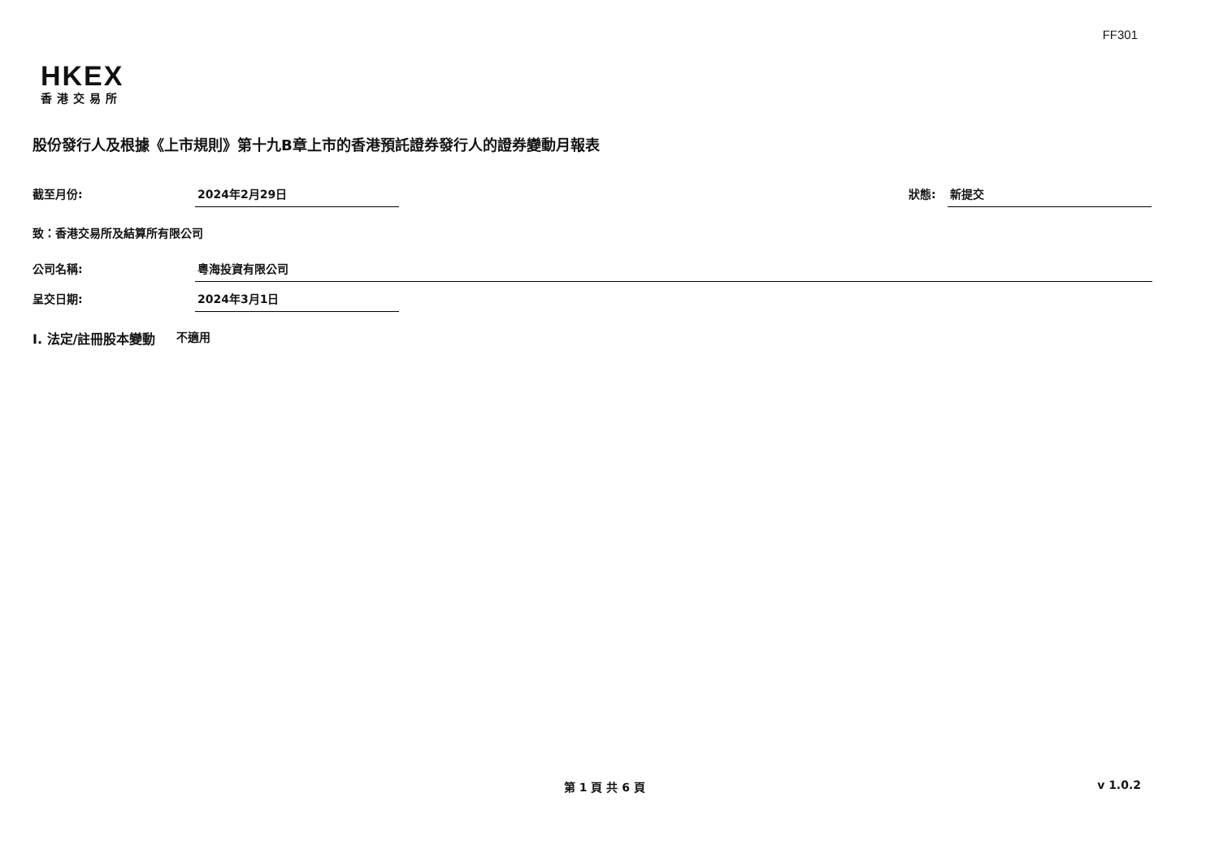FF301
HKEX
香港交易所
股份發行人及根據《上市規則》第十九B章上市的香港預託證券發行人的證券變動月報表
截至月份: 2024年2月29日
狀態: 新提交
致：香港交易所及結算所有限公司
公司名稱: 粵海投資有限公司
呈交日期: 2024年3月1日
I. 法定/註冊股本變動 不適用
第 1 頁 共 6 頁 v 1.0.2